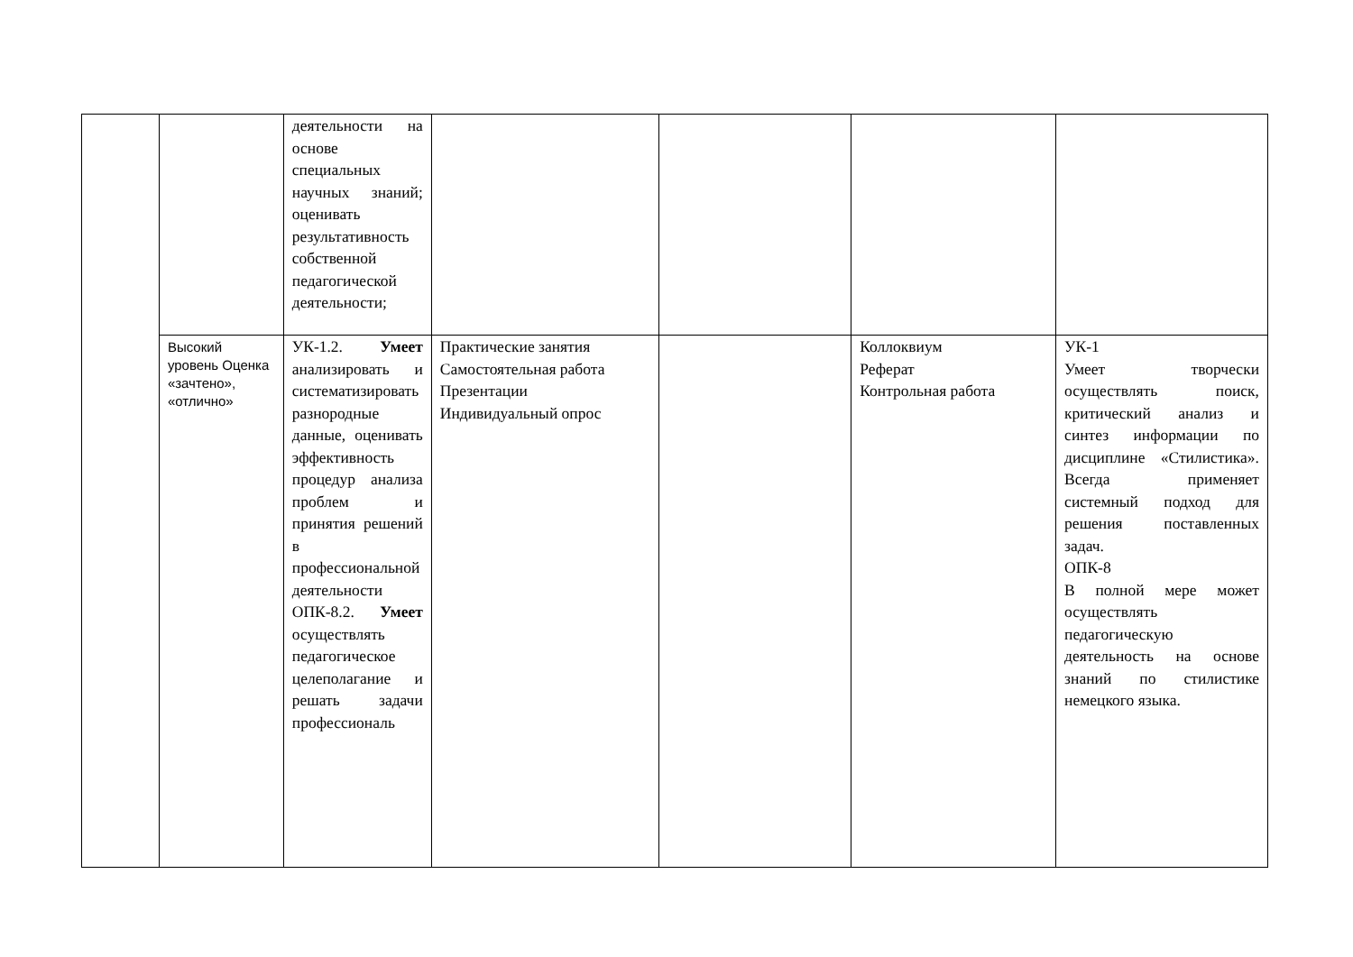| | | деятельности на основе специальных научных знаний; оценивать результативность собственной педагогической деятельности; | | | | |
| | Высокий уровень Оценка «зачтено», «отлично» | УК-1.2. Умеет анализировать и систематизировать разнородные данные, оценивать эффективность процедур анализа проблем и принятия решений в профессиональной деятельности ОПК-8.2. Умеет осуществлять педагогическое целеполагание и решать задачи профессиональ | Практические занятия Самостоятельная работа Презентации Индивидуальный опрос | | Коллоквиум Реферат Контрольная работа | УК-1 Умеет творчески осуществлять поиск, критический анализ и синтез информации по дисциплине «Стилистика». Всегда применяет системный подход для решения поставленных задач. ОПК-8 В полной мере может осуществлять педагогическую деятельность на основе знаний по стилистике немецкого языка. |